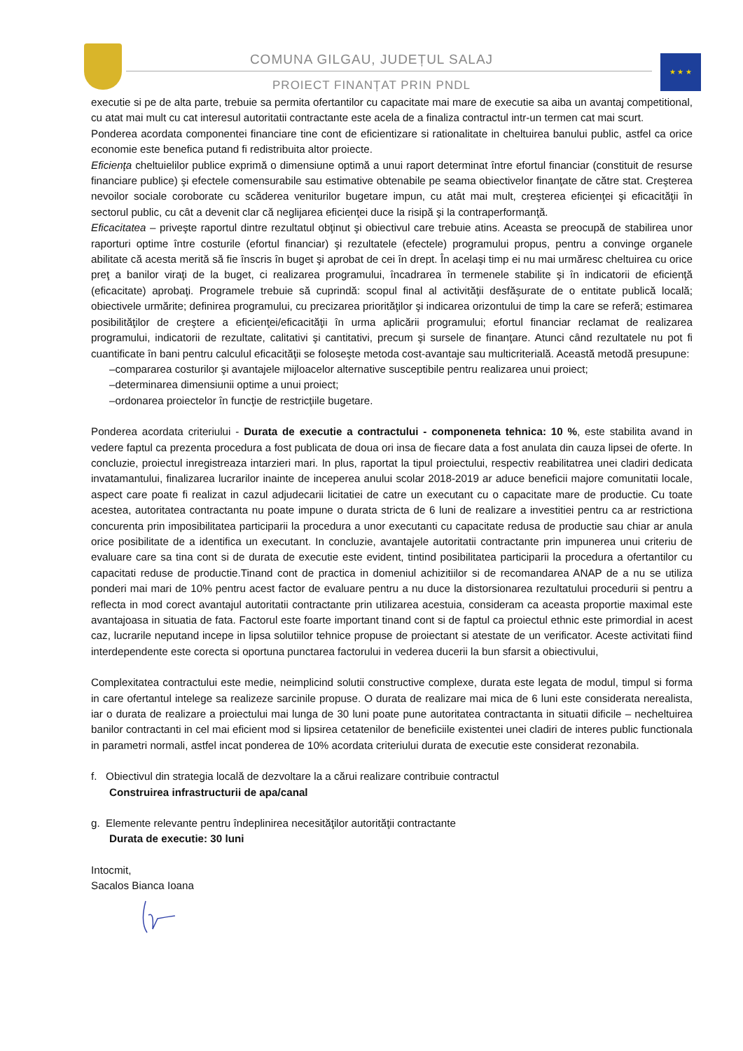COMUNA GILGAU, JUDEȚUL SALAJ
PROIECT FINANȚAT PRIN PNDL
★ ★ ★
executie si pe de alta parte, trebuie sa permita ofertantilor cu capacitate mai mare de executie sa aiba un avantaj competitional, cu atat mai mult cu cat interesul autoritatii contractante este acela de a finaliza contractul intr-un termen cat mai scurt.
Ponderea acordata componentei financiare tine cont de eficientizare si rationalitate in cheltuirea banului public, astfel ca orice economie este benefica putand fi redistribuita altor proiecte.
Eficienţa cheltuielilor publice exprimă o dimensiune optimă a unui raport determinat între efortul financiar (constituit de resurse financiare publice) şi efectele comensurabile sau estimative obtenabile pe seama obiectivelor finanţate de către stat. Creşterea nevoilor sociale coroborate cu scăderea veniturilor bugetare impun, cu atât mai mult, creşterea eficienţei şi eficacităţii în sectorul public, cu cât a devenit clar că neglijarea eficienţei duce la risipă şi la contraperformanţă.
Eficacitatea – priveşte raportul dintre rezultatul obţinut şi obiectivul care trebuie atins. Aceasta se preocupă de stabilirea unor raporturi optime între costurile (efortul financiar) şi rezultatele (efectele) programului propus, pentru a convinge organele abilitate că acesta merită să fie înscris în buget şi aprobat de cei în drept. În acelaşi timp ei nu mai urmăresc cheltuirea cu orice preţ a banilor viraţi de la buget, ci realizarea programului, încadrarea în termenele stabilite şi în indicatorii de eficienţă (eficacitate) aprobaţi. Programele trebuie să cuprindă: scopul final al activităţii desfăşurate de o entitate publică locală; obiectivele urmărite; definirea programului, cu precizarea priorităţilor şi indicarea orizontului de timp la care se referă; estimarea posibilităţilor de creştere a eficienţei/eficacităţii în urma aplicării programului; efortul financiar reclamat de realizarea programului, indicatorii de rezultate, calitativi şi cantitativi, precum şi sursele de finanţare. Atunci când rezultatele nu pot fi cuantificate în bani pentru calculul eficacităţii se foloseşte metoda cost-avantaje sau multicriterială. Această metodă presupune:
–compararea costurilor şi avantajele mijloacelor alternative susceptibile pentru realizarea unui proiect;
–determinarea dimensiunii optime a unui proiect;
–ordonarea proiectelor în funcţie de restricţiile bugetare.
Ponderea acordata criteriului - Durata de executie a contractului - componeneta tehnica: 10 %, este stabilita avand in vedere faptul ca prezenta procedura a fost publicata de doua ori insa de fiecare data a fost anulata din cauza lipsei de oferte. In concluzie, proiectul inregistreaza intarzieri mari. In plus, raportat la tipul proiectului, respectiv reabilitatrea unei cladiri dedicata invatamantului, finalizarea lucrarilor inainte de inceperea anului scolar 2018-2019 ar aduce beneficii majore comunitatii locale, aspect care poate fi realizat in cazul adjudecarii licitatiei de catre un executant cu o capacitate mare de productie. Cu toate acestea, autoritatea contractanta nu poate impune o durata stricta de 6 luni de realizare a investitiei pentru ca ar restrictiona concurenta prin imposibilitatea participarii la procedura a unor executanti cu capacitate redusa de productie sau chiar ar anula orice posibilitate de a identifica un executant. In concluzie, avantajele autoritatii contractante prin impunerea unui criteriu de evaluare care sa tina cont si de durata de executie este evident, tintind posibilitatea participarii la procedura a ofertantilor cu capacitati reduse de productie.Tinand cont de practica in domeniul achizitiilor si de recomandarea ANAP de a nu se utiliza ponderi mai mari de 10% pentru acest factor de evaluare pentru a nu duce la distorsionarea rezultatului procedurii si pentru a reflecta in mod corect avantajul autoritatii contractante prin utilizarea acestuia, consideram ca aceasta proportie maximal este avantajoasa in situatia de fata. Factorul este foarte important tinand cont si de faptul ca proiectul ethnic este primordial in acest caz, lucrarile neputand incepe in lipsa solutiilor tehnice propuse de proiectant si atestate de un verificator. Aceste activitati fiind interdependente este corecta si oportuna punctarea factorului in vederea ducerii la bun sfarsit a obiectivului,
Complexitatea contractului este medie, neimplicind solutii constructive complexe, durata este legata de modul, timpul si forma in care ofertantul intelege sa realizeze sarcinile propuse. O durata de realizare mai mica de 6 luni este considerata nerealista, iar o durata de realizare a proiectului mai lunga de 30 luni poate pune autoritatea contractanta in situatii dificile – necheltuirea banilor contractanti in cel mai eficient mod si lipsirea cetatenilor de beneficiile existentei unei cladiri de interes public functionala in parametri normali, astfel incat ponderea de 10% acordata criteriului durata de executie este considerat rezonabila.
f. Obiectivul din strategia locală de dezvoltare la a cărui realizare contribuie contractul
Construirea infrastructurii de apa/canal
g. Elemente relevante pentru îndeplinirea necesităţilor autorităţii contractante
Durata de executie: 30 luni
Intocmit,
Sacalos Bianca Ioana